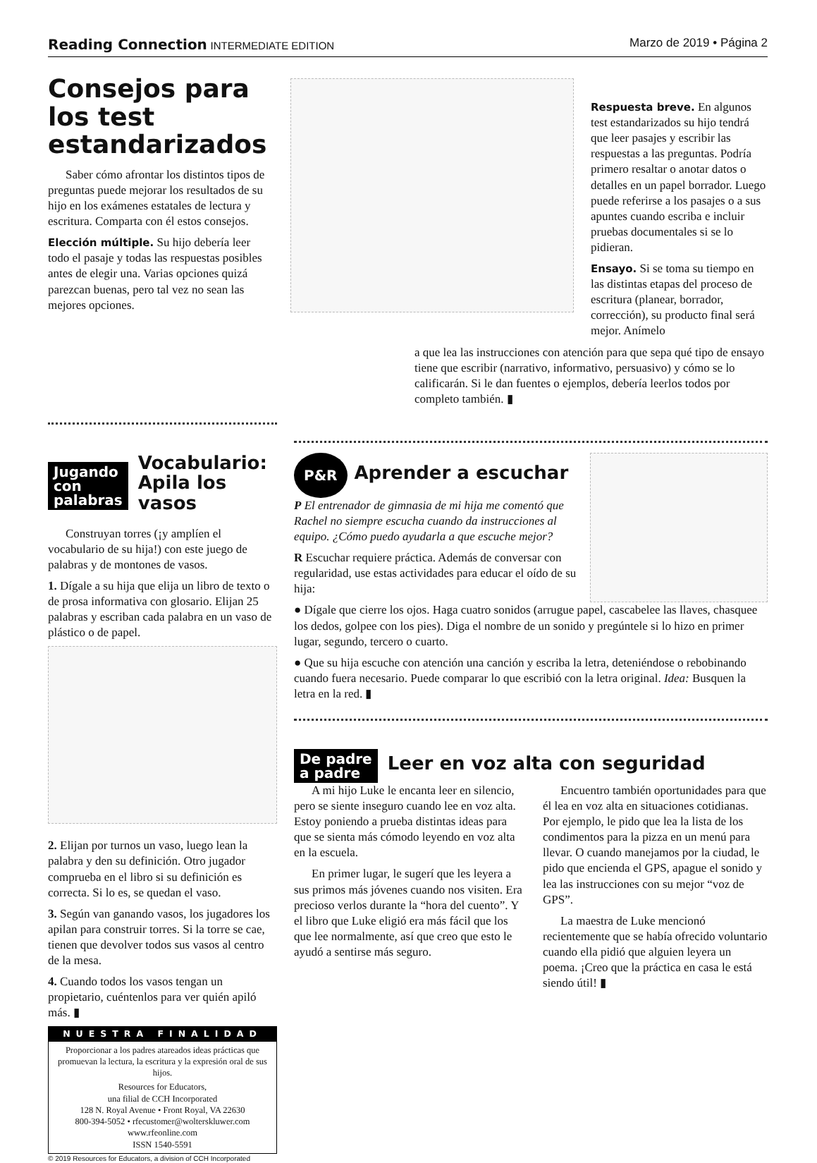Reading Connection INTERMEDIATE EDITION
Marzo de 2019 • Página 2
Consejos para los test estandarizados
Saber cómo afrontar los distintos tipos de preguntas puede mejorar los resultados de su hijo en los exámenes estatales de lectura y escritura. Comparta con él estos consejos.
Elección múltiple. Su hijo debería leer todo el pasaje y todas las respuestas posibles antes de elegir una. Varias opciones quizá parezcan buenas, pero tal vez no sean las mejores opciones.
Respuesta breve. En algunos test estandarizados su hijo tendrá que leer pasajes y escribir las respuestas a las preguntas. Podría primero resaltar o anotar datos o detalles en un papel borrador. Luego puede referirse a los pasajes o a sus apuntes cuando escriba e incluir pruebas documentales si se lo pidieran.
Ensayo. Si se toma su tiempo en las distintas etapas del proceso de escritura (planear, borrador, corrección), su producto final será mejor. Anímelo
a que lea las instrucciones con atención para que sepa qué tipo de ensayo tiene que escribir (narrativo, informativo, persuasivo) y cómo se lo calificarán. Si le dan fuentes o ejemplos, debería leerlos todos por completo también. ▮
Jugando
con
palabras
Vocabulario: Apila los vasos
Construyan torres (¡y amplíen el vocabulario de su hija!) con este juego de palabras y de montones de vasos.
1. Dígale a su hija que elija un libro de texto o de prosa informativa con glosario. Elijan 25 palabras y escriban cada palabra en un vaso de plástico o de papel.
2. Elijan por turnos un vaso, luego lean la palabra y den su definición. Otro jugador comprueba en el libro si su definición es correcta. Si lo es, se quedan el vaso.
3. Según van ganando vasos, los jugadores los apilan para construir torres. Si la torre se cae, tienen que devolver todos sus vasos al centro de la mesa.
4. Cuando todos los vasos tengan un propietario, cuéntenlos para ver quién apiló más. ▮
NUESTRA FINALIDAD
Proporcionar a los padres atareados ideas prácticas que promuevan la lectura, la escritura y la expresión oral de sus hijos.
Resources for Educators,
una filial de CCH Incorporated
128 N. Royal Avenue • Front Royal, VA 22630
800-394-5052 • rfecustomer@wolterskluwer.com
www.rfeonline.com
ISSN 1540-5591
© 2019 Resources for Educators, a division of CCH Incorporated
P&R
Aprender a escuchar
P El entrenador de gimnasia de mi hija me comentó que Rachel no siempre escucha cuando da instrucciones al equipo. ¿Cómo puedo ayudarla a que escuche mejor?
R Escuchar requiere práctica. Además de conversar con regularidad, use estas actividades para educar el oído de su hija:
● Dígale que cierre los ojos. Haga cuatro sonidos (arrugue papel, cascabelee las llaves, chasquee los dedos, golpee con los pies). Diga el nombre de un sonido y pregúntele si lo hizo en primer lugar, segundo, tercero o cuarto.
● Que su hija escuche con atención una canción y escriba la letra, deteniéndose o rebobinando cuando fuera necesario. Puede comparar lo que escribió con la letra original. Idea: Busquen la letra en la red. ▮
De padre
a padre
Leer en voz alta con seguridad
A mi hijo Luke le encanta leer en silencio, pero se siente inseguro cuando lee en voz alta. Estoy poniendo a prueba distintas ideas para que se sienta más cómodo leyendo en voz alta en la escuela.
En primer lugar, le sugerí que les leyera a sus primos más jóvenes cuando nos visiten. Era precioso verlos durante la “hora del cuento”. Y el libro que Luke eligió era más fácil que los que lee normalmente, así que creo que esto le ayudó a sentirse más seguro.
Encuentro también oportunidades para que él lea en voz alta en situaciones cotidianas. Por ejemplo, le pido que lea la lista de los condimentos para la pizza en un menú para llevar. O cuando manejamos por la ciudad, le pido que encienda el GPS, apague el sonido y lea las instrucciones con su mejor “voz de GPS”.
La maestra de Luke mencionó recientemente que se había ofrecido voluntario cuando ella pidió que alguien leyera un poema. ¡Creo que la práctica en casa le está siendo útil! ▮